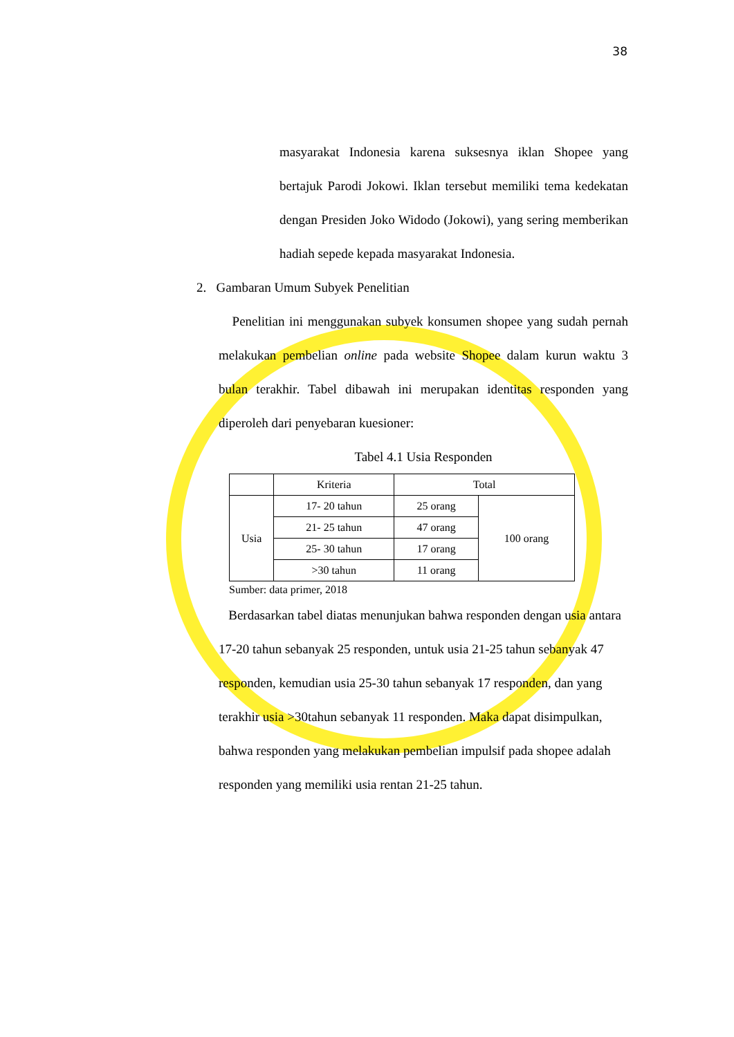38
masyarakat Indonesia karena suksesnya iklan Shopee yang bertajuk Parodi Jokowi. Iklan tersebut memiliki tema kedekatan dengan Presiden Joko Widodo (Jokowi), yang sering memberikan hadiah sepede kepada masyarakat Indonesia.
2. Gambaran Umum Subyek Penelitian
Penelitian ini menggunakan subyek konsumen shopee yang sudah pernah melakukan pembelian online pada website Shopee dalam kurun waktu 3 bulan terakhir. Tabel dibawah ini merupakan identitas responden yang diperoleh dari penyebaran kuesioner:
Tabel 4.1 Usia Responden
| | Kriteria | Total | |
| --- | --- | --- | --- |
| Usia | 17- 20 tahun | 25 orang | 100 orang |
| | 21- 25 tahun | 47 orang | |
| | 25- 30 tahun | 17 orang | |
| | >30 tahun | 11 orang | |
Sumber: data primer, 2018
Berdasarkan tabel diatas menunjukan bahwa responden dengan usia antara 17-20 tahun sebanyak 25 responden, untuk usia 21-25 tahun sebanyak 47 responden, kemudian usia 25-30 tahun sebanyak 17 responden, dan yang terakhir usia >30tahun sebanyak 11 responden. Maka dapat disimpulkan, bahwa responden yang melakukan pembelian impulsif pada shopee adalah responden yang memiliki usia rentan 21-25 tahun.